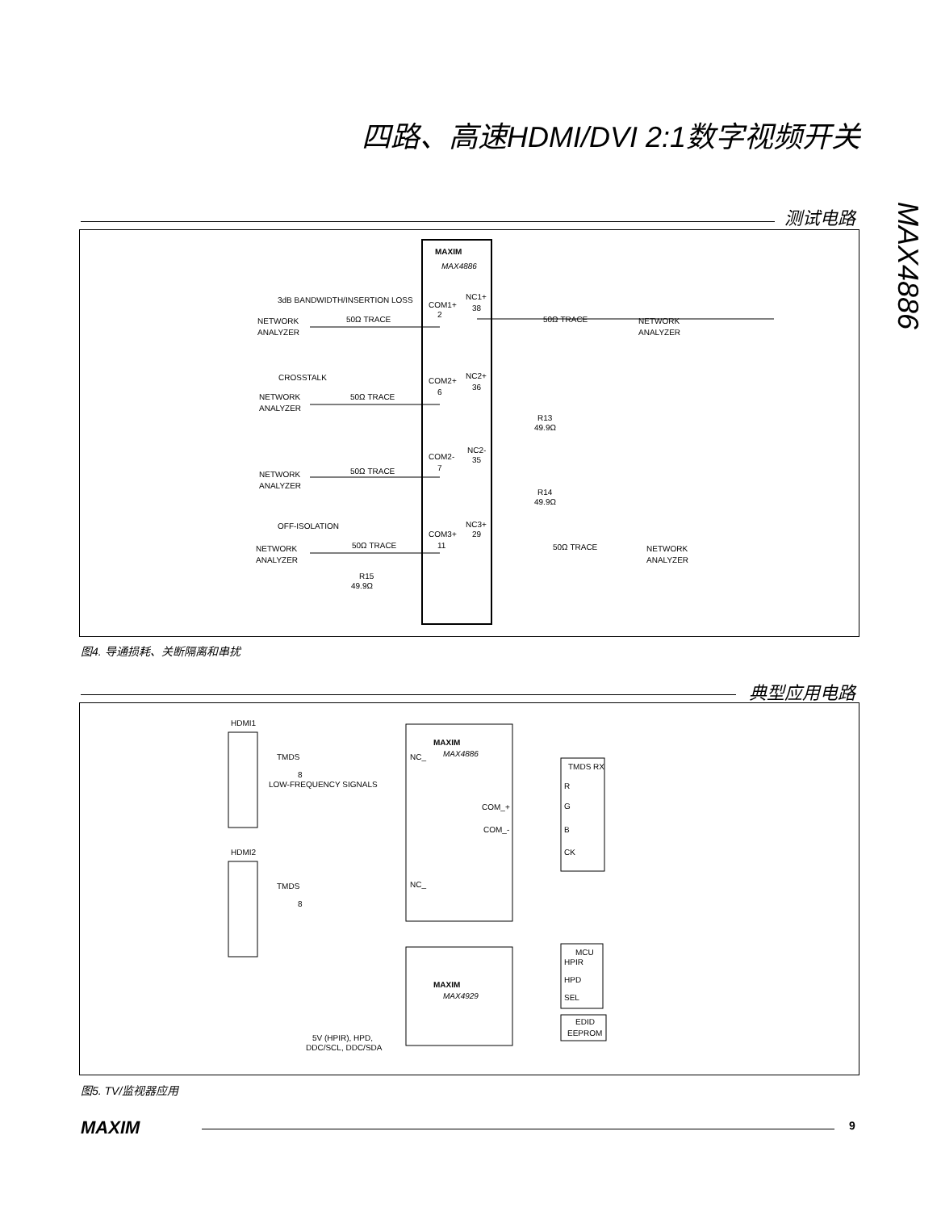四路、高速HDMI/DVI 2:1数字视频开关
MAX4886
测试电路
MAXIM
MAX4886
3dB BANDWIDTH/INSERTION LOSS
NETWORK
ANALYZER
50Ω TRACE
COM1+
2
NC1+
38
50Ω TRACE
NETWORK
ANALYZER
CROSSTALK
NETWORK
ANALYZER
50Ω TRACE
COM2+
6
NC2+
36
R13
49.9Ω
NC2-
35
COM2-
7
NETWORK
ANALYZER
50Ω TRACE
R14
49.9Ω
OFF-ISOLATION
NC3+
29
COM3+
11
NETWORK
ANALYZER
50Ω TRACE
50Ω TRACE
NETWORK
ANALYZER
R15
49.9Ω
图4. 导通损耗、关断隔离和串扰
典型应用电路
HDMI1
TMDS
8
LOW-FREQUENCY SIGNALS
MAXIM
MAX4886
NC_
COM_+
COM_-
TMDS RX
R
G
B
CK
HDMI2
TMDS
8
NC_
MAXIM
MAX4929
MCU
HPIR
HPD
SEL
EDID
EEPROM
5V (HPIR), HPD,
DDC/SCL, DDC/SDA
图5. TV/监视器应用
MAXIM 9